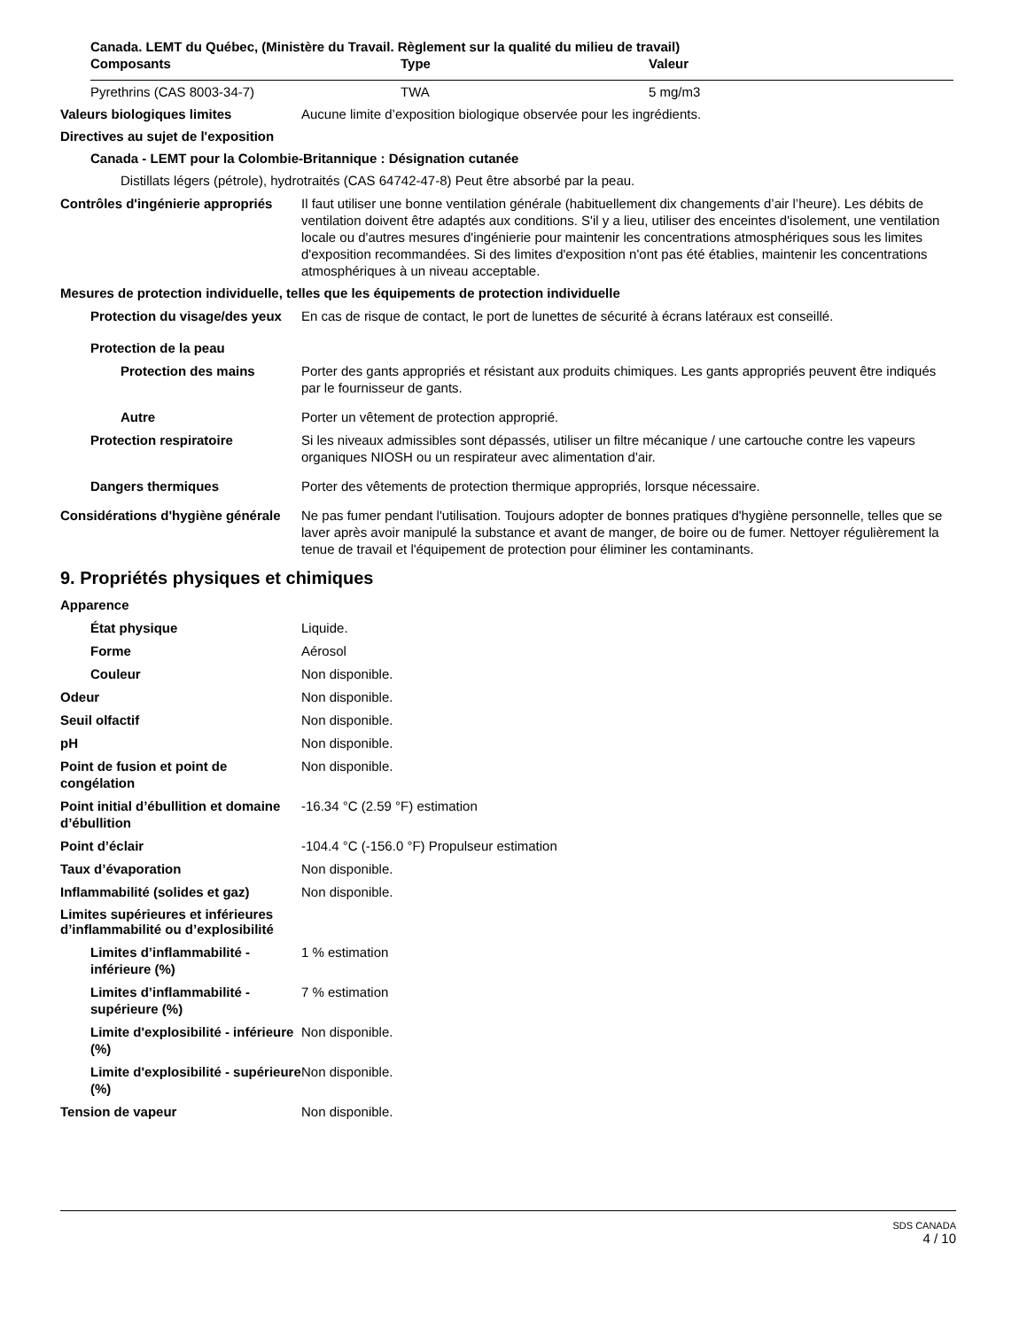Canada. LEMT du Québec, (Ministère du Travail. Règlement sur la qualité du milieu de travail)
| Composants | Type | Valeur |
| --- | --- | --- |
| Pyrethrins (CAS 8003-34-7) | TWA | 5 mg/m3 |
Valeurs biologiques limites Aucune limite d’exposition biologique observée pour les ingrédients.
Directives au sujet de l'exposition
Canada - LEMT pour la Colombie-Britannique : Désignation cutanée
Distillats légers (pétrole), hydrotraités (CAS 64742-47-8) Peut être absorbé par la peau.
Contrôles d'ingénierie appropriés
Il faut utiliser une bonne ventilation générale (habituellement dix changements d’air l’heure). Les débits de ventilation doivent être adaptés aux conditions. S'il y a lieu, utiliser des enceintes d'isolement, une ventilation locale ou d'autres mesures d'ingénierie pour maintenir les concentrations atmosphériques sous les limites d'exposition recommandées. Si des limites d'exposition n'ont pas été établies, maintenir les concentrations atmosphériques à un niveau acceptable.
Mesures de protection individuelle, telles que les équipements de protection individuelle
Protection du visage/des yeux En cas de risque de contact, le port de lunettes de sécurité à écrans latéraux est conseillé.
Protection de la peau
Protection des mains Porter des gants appropriés et résistant aux produits chimiques. Les gants appropriés peuvent être indiqués par le fournisseur de gants.
Autre Porter un vêtement de protection approprié.
Protection respiratoire Si les niveaux admissibles sont dépassés, utiliser un filtre mécanique / une cartouche contre les vapeurs organiques NIOSH ou un respirateur avec alimentation d'air.
Dangers thermiques Porter des vêtements de protection thermique appropriés, lorsque nécessaire.
Considérations d'hygiène générale
Ne pas fumer pendant l'utilisation. Toujours adopter de bonnes pratiques d'hygiène personnelle, telles que se laver après avoir manipulé la substance et avant de manger, de boire ou de fumer. Nettoyer régulièrement la tenue de travail et l'équipement de protection pour éliminer les contaminants.
9. Propriétés physiques et chimiques
Apparence
État physique Liquide.
Forme Aérosol
Couleur Non disponible.
Odeur Non disponible.
Seuil olfactif Non disponible.
pH Non disponible.
Point de fusion et point de congélation
Non disponible.
Point initial d’ébullition et domaine
d’ébullition
-16.34 °C (2.59 °F) estimation
Point d’éclair -104.4 °C (-156.0 °F) Propulseur estimation
Taux d’évaporation Non disponible.
Inflammabilité (solides et gaz)
Non disponible.
Limites supérieures et inférieures
d’inflammabilité ou d’explosibilité
Limites d’inflammabilité - inférieure (%)
1 % estimation
Limites d’inflammabilité - supérieure (%)
7 % estimation
Limite d'explosibilité - inférieure (%)
Non disponible.
Limite d'explosibilité - supérieure (%)
Non disponible.
Tension de vapeur Non disponible.
SDS CANADA
4 / 10